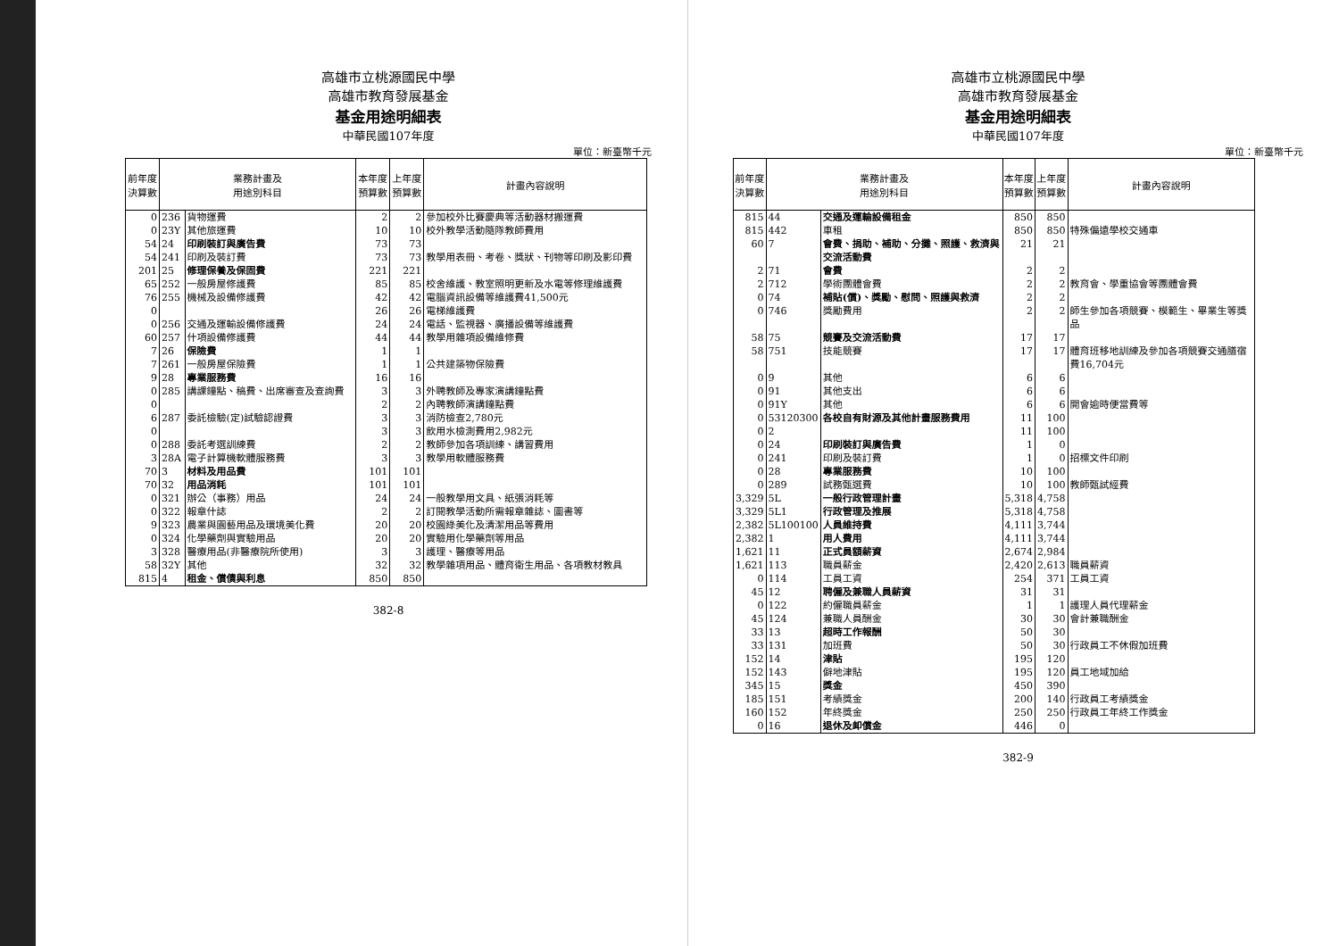高雄市立桃源國民中學
高雄市教育發展基金
基金用途明細表
中華民國107年度
單位：新臺幣千元
| 前年度 決算數 | 業務計畫及 用途別科目 | | 本年度 預算數 | 上年度 預算數 | 計畫內容說明 |
| --- | --- | --- | --- | --- | --- |
| 0 | 236 | 貨物運費 | 2 | 2 | 參加校外比賽慶典等活動器材搬運費 |
| 0 | 23Y | 其他旅運費 | 10 | 10 | 校外教學活動隨隊教師費用 |
| 54 | 24 | 印刷裝訂與廣告費 | 73 | 73 | |
| 54 | 241 | 印刷及裝訂費 | 73 | 73 | 教學用表冊、考卷、獎狀、刊物等印刷及影印費 |
| 201 | 25 | 修理保養及保固費 | 221 | 221 | |
| 65 | 252 | 一般房屋修護費 | 85 | 85 | 校舍維護、教室照明更新及水電等修理維護費 |
| 76 | 255 | 機械及設備修護費 | 42 | 42 | 電腦資訊設備等維護費41,500元 |
| 0 | | | 26 | 26 | 電梯維護費 |
| 0 | 256 | 交通及運輸設備修護費 | 24 | 24 | 電話、監視器、廣播設備等維護費 |
| 60 | 257 | 什項設備修護費 | 44 | 44 | 教學用雜項設備維修費 |
| 7 | 26 | 保險費 | 1 | 1 | |
| 7 | 261 | 一般房屋保險費 | 1 | 1 | 公共建築物保險費 |
| 9 | 28 | 專業服務費 | 16 | 16 | |
| 0 | 285 | 講課鐘點、稿費、出席審查及查詢費 | 3 | 3 | 外聘教師及專家演講鐘點費 |
| 0 | | | 2 | 2 | 內聘教師演講鐘點費 |
| 6 | 287 | 委託檢驗(定)試驗認證費 | 3 | 3 | 消防檢查2,780元 |
| 0 | | | 3 | 3 | 飲用水檢測費用2,982元 |
| 0 | 288 | 委託考選訓練費 | 2 | 2 | 教師參加各項訓練、講習費用 |
| 3 | 28A | 電子計算機軟體服務費 | 3 | 3 | 教學用軟體服務費 |
| 70 | 3 | 材料及用品費 | 101 | 101 | |
| 70 | 32 | 用品消耗 | 101 | 101 | |
| 0 | 321 | 辦公（事務）用品 | 24 | 24 | 一般教學用文具、紙張消耗等 |
| 0 | 322 | 報章什誌 | 2 | 2 | 訂閱教學活動所需報章雜誌、圖書等 |
| 9 | 323 | 農業與園藝用品及環境美化費 | 20 | 20 | 校園綠美化及清潔用品等費用 |
| 0 | 324 | 化學藥劑與實驗用品 | 20 | 20 | 實驗用化學藥劑等用品 |
| 3 | 328 | 醫療用品(非醫療院所使用) | 3 | 3 | 護理、醫療等用品 |
| 58 | 32Y | 其他 | 32 | 32 | 教學雜項用品、體育衛生用品、各項教材教具 |
| 815 | 4 | 租金、償債與利息 | 850 | 850 | |
382-8
高雄市立桃源國民中學
高雄市教育發展基金
基金用途明細表
中華民國107年度
單位：新臺幣千元
| 前年度 決算數 | 業務計畫及 用途別科目 | | 本年度 預算數 | 上年度 預算數 | 計畫內容說明 |
| --- | --- | --- | --- | --- | --- |
| 815 | 44 | 交通及運輸設備租金 | 850 | 850 | |
| 815 | 442 | 車租 | 850 | 850 | 特殊偏遠學校交通車 |
| 60 | 7 | 會費、捐助、補助、分攤、照護、救濟與交流活動費 | 21 | 21 | |
| 2 | 71 | 會費 | 2 | 2 | |
| 2 | 712 | 學術團體會費 | 2 | 2 | 教育會、學重協會等團體會費 |
| 0 | 74 | 補貼(償)、獎勵、慰問、照護與救濟 | 2 | 2 | |
| 0 | 746 | 獎勵費用 | 2 | 2 | 師生參加各項競賽、模範生、畢業生等獎品 |
| 58 | 75 | 競賽及交流活動費 | 17 | 17 | |
| 58 | 751 | 技能競賽 | 17 | 17 | 體育班移地訓練及參加各項競賽交通膳宿費16,704元 |
| 0 | 9 | 其他 | 6 | 6 | |
| 0 | 91 | 其他支出 | 6 | 6 | |
| 0 | 91Y | 其他 | 6 | 6 | 開會逾時便當費等 |
| 0 | 53120300 | 各校自有財源及其他計畫服務費用 | 11 | 100 | |
| 0 | 2 | | 11 | 100 | |
| 0 | 24 | 印刷裝訂與廣告費 | 1 | 0 | |
| 0 | 241 | 印刷及裝訂費 | 1 | 0 | 招標文件印刷 |
| 0 | 28 | 專業服務費 | 10 | 100 | |
| 0 | 289 | 試務甄選費 | 10 | 100 | 教師甄試經費 |
| 3,329 | 5L | 一般行政管理計畫 | 5,318 | 4,758 | |
| 3,329 | 5L1 | 行政管理及推展 | 5,318 | 4,758 | |
| 2,382 | 5L100100 | 人員維持費 | 4,111 | 3,744 | |
| 2,382 | 1 | 用人費用 | 4,111 | 3,744 | |
| 1,621 | 11 | 正式員額薪資 | 2,674 | 2,984 | |
| 1,621 | 113 | 職員薪金 | 2,420 | 2,613 | 職員薪資 |
| 0 | 114 | 工員工資 | 254 | 371 | 工員工資 |
| 45 | 12 | 聘僱及兼職人員薪資 | 31 | 31 | |
| 0 | 122 | 約僱職員薪金 | 1 | 1 | 護理人員代理薪金 |
| 45 | 124 | 兼職人員酬金 | 30 | 30 | 會計兼職酬金 |
| 33 | 13 | 超時工作報酬 | 50 | 30 | |
| 33 | 131 | 加班費 | 50 | 30 | 行政員工不休假加班費 |
| 152 | 14 | 津貼 | 195 | 120 | |
| 152 | 143 | 僻地津貼 | 195 | 120 | 員工地域加給 |
| 345 | 15 | 獎金 | 450 | 390 | |
| 185 | 151 | 考績獎金 | 200 | 140 | 行政員工考績獎金 |
| 160 | 152 | 年終獎金 | 250 | 250 | 行政員工年終工作獎金 |
| 0 | 16 | 退休及卹償金 | 446 | 0 | |
382-9